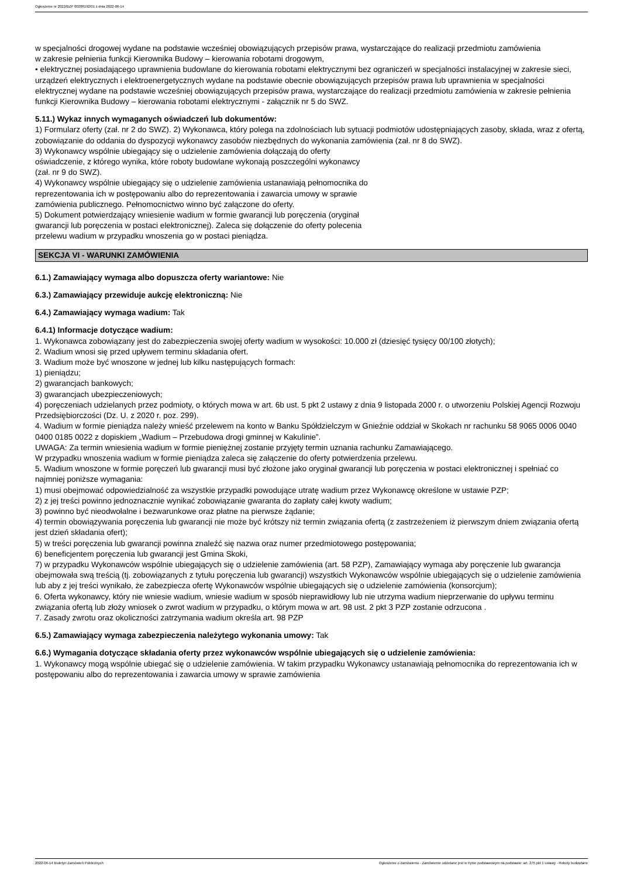Ogłoszenie nr 2022/BZP 00208192/01 z dnia 2022-06-14
w specjalności drogowej wydane na podstawie wcześniej obowiązujących przepisów prawa, wystarczające do realizacji przedmiotu zamówienia
w zakresie pełnienia funkcji Kierownika Budowy – kierowania robotami drogowym,
• elektrycznej posiadającego uprawnienia budowlane do kierowania robotami elektrycznymi bez ograniczeń w specjalności instalacyjnej w zakresie sieci, urządzeń elektrycznych i elektroenergetycznych wydane na podstawie obecnie obowiązujących przepisów prawa lub uprawnienia w specjalności elektrycznej wydane na podstawie wcześniej obowiązujących przepisów prawa, wystarczające do realizacji przedmiotu zamówienia w zakresie pełnienia funkcji Kierownika Budowy – kierowania robotami elektrycznymi - załącznik nr 5 do SWZ.
5.11.) Wykaz innych wymaganych oświadczeń lub dokumentów:
1) Formularz oferty (zał. nr 2 do SWZ). 2) Wykonawca, który polega na zdolnościach lub sytuacji podmiotów udostępniających zasoby, składa, wraz z ofertą, zobowiązanie do oddania do dyspozycji wykonawcy zasobów niezbędnych do wykonania zamówienia (zał. nr 8 do SWZ).
3) Wykonawcy wspólnie ubiegający się o udzielenie zamówienia dołączają do oferty
oświadczenie, z którego wynika, które roboty budowlane wykonają poszczególni wykonawcy
(zał. nr 9 do SWZ).
4) Wykonawcy wspólnie ubiegający się o udzielenie zamówienia ustanawiają pełnomocnika do
reprezentowania ich w postępowaniu albo do reprezentowania i zawarcia umowy w sprawie
zamówienia publicznego. Pełnomocnictwo winno być załączone do oferty.
5) Dokument potwierdzający wniesienie wadium w formie gwarancji lub poręczenia (oryginał
gwarancji lub poręczenia w postaci elektronicznej). Zaleca się dołączenie do oferty polecenia
przelewu wadium w przypadku wnoszenia go w postaci pieniądza.
SEKCJA VI - WARUNKI ZAMÓWIENIA
6.1.) Zamawiający wymaga albo dopuszcza oferty wariantowe: Nie
6.3.) Zamawiający przewiduje aukcję elektroniczną: Nie
6.4.) Zamawiający wymaga wadium: Tak
6.4.1) Informacje dotyczące wadium:
1. Wykonawca zobowiązany jest do zabezpieczenia swojej oferty wadium w wysokości: 10.000 zł (dziesięć tysięcy 00/100 złotych);
2. Wadium wnosi się przed upływem terminu składania ofert.
3. Wadium może być wnoszone w jednej lub kilku następujących formach:
1) pieniądzu;
2) gwarancjach bankowych;
3) gwarancjach ubezpieczeniowych;
4) poręczeniach udzielanych przez podmioty, o których mowa w art. 6b ust. 5 pkt 2 ustawy z dnia 9 listopada 2000 r. o utworzeniu Polskiej Agencji Rozwoju Przedsiębiorczości (Dz. U. z 2020 r. poz. 299).
4. Wadium w formie pieniądza należy wnieść przelewem na konto w Banku Spółdzielczym w Gnieźnie oddział w Skokach nr rachunku 58 9065 0006 0040 0400 0185 0022 z dopiskiem „Wadium – Przebudowa drogi gminnej w Kakulinie”.
UWAGA: Za termin wniesienia wadium w formie pieniężnej zostanie przyjęty termin uznania rachunku Zamawiającego.
W przypadku wnoszenia wadium w formie pieniądza zaleca się załączenie do oferty potwierdzenia przelewu.
5. Wadium wnoszone w formie poręczeń lub gwarancji musi być złożone jako oryginał gwarancji lub poręczenia w postaci elektronicznej i spełniać co najmniej poniższe wymagania:
1) musi obejmować odpowiedzialność za wszystkie przypadki powodujące utratę wadium przez Wykonawcę określone w ustawie PZP;
2) z jej treści powinno jednoznacznie wynikać zobowiązanie gwaranta do zapłaty całej kwoty wadium;
3) powinno być nieodwołalne i bezwarunkowe oraz płatne na pierwsze żądanie;
4) termin obowiązywania poręczenia lub gwarancji nie może być krótszy niż termin związania ofertą (z zastrzeżeniem iż pierwszym dniem związania ofertą jest dzień składania ofert);
5) w treści poręczenia lub gwarancji powinna znaleźć się nazwa oraz numer przedmiotowego postępowania;
6) beneficjentem poręczenia lub gwarancji jest Gmina Skoki,
7) w przypadku Wykonawców wspólnie ubiegających się o udzielenie zamówienia (art. 58 PZP), Zamawiający wymaga aby poręczenie lub gwarancja obejmowała swą treścią (tj. zobowiązanych z tytułu poręczenia lub gwarancji) wszystkich Wykonawców wspólnie ubiegających się o udzielenie zamówienia lub aby z jej treści wynikało, że zabezpiecza ofertę Wykonawców wspólnie ubiegających się o udzielenie zamówienia (konsorcjum);
6. Oferta wykonawcy, który nie wniesie wadium, wniesie wadium w sposób nieprawidłowy lub nie utrzyma wadium nieprzerwanie do upływu terminu związania ofertą lub złoży wniosek o zwrot wadium w przypadku, o którym mowa w art. 98 ust. 2 pkt 3 PZP zostanie odrzucona .
7. Zasady zwrotu oraz okoliczności zatrzymania wadium określa art. 98 PZP
6.5.) Zamawiający wymaga zabezpieczenia należytego wykonania umowy: Tak
6.6.) Wymagania dotyczące składania oferty przez wykonawców wspólnie ubiegających się o udzielenie zamówienia:
1. Wykonawcy mogą wspólnie ubiegać się o udzielenie zamówienia. W takim przypadku Wykonawcy ustanawiają pełnomocnika do reprezentowania ich w postępowaniu albo do reprezentowania i zawarcia umowy w sprawie zamówienia
2022-06-14 Biuletyn Zamówień Publicznych Ogłoszenie o zamówieniu - Zamówienie udzielane jest w trybie podstawowym na podstawie: art. 275 pkt 1 ustawy - Roboty budowlane